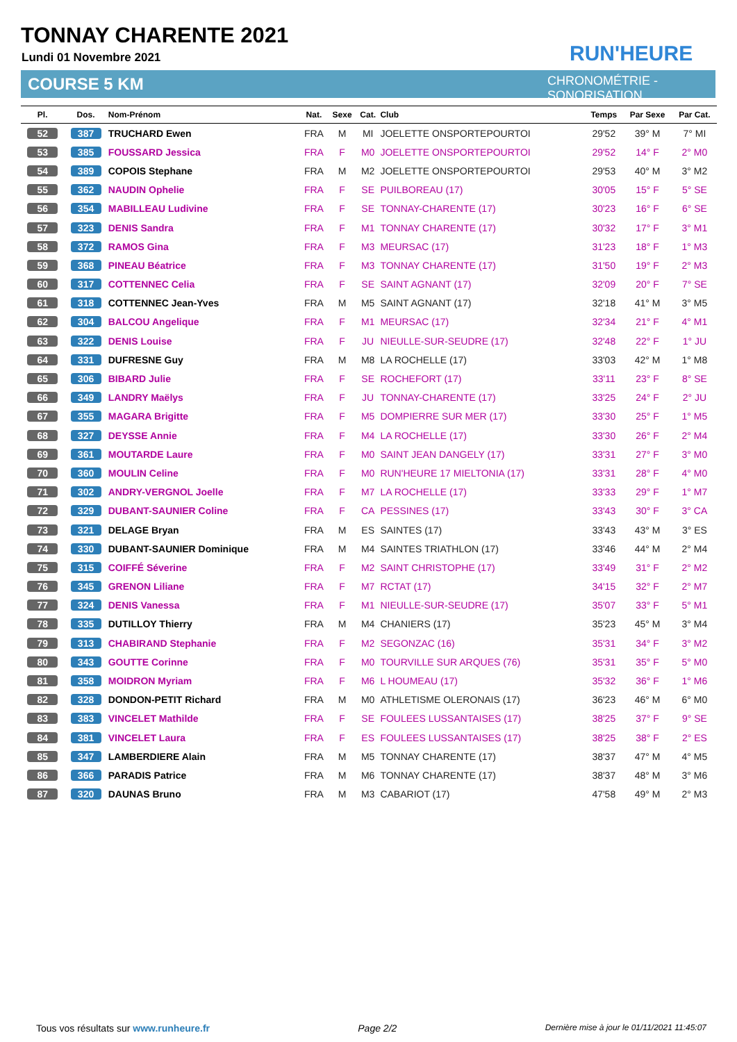TONNAY CHARENTE 2021
Lundi 01 Novembre 2021
COURSE 5 KM
RUN'HEURE
CHRONOMÉTRIE - SONORISATION
| Pl. | Dos. | Nom-Prénom | Nat. | Sexe | Cat. | Club | Temps | Par Sexe | Par Cat. |
| --- | --- | --- | --- | --- | --- | --- | --- | --- | --- |
| 52 | 387 | TRUCHARD Ewen | FRA | M | MI | JOELETTE ONSPORTEPOURTOI | 29'52 | 39° M | 7° MI |
| 53 | 385 | FOUSSARD Jessica | FRA | F | M0 | JOELETTE ONSPORTEPOURTOI | 29'52 | 14° F | 2° M0 |
| 54 | 389 | COPOIS Stephane | FRA | M | M2 | JOELETTE ONSPORTEPOURTOI | 29'53 | 40° M | 3° M2 |
| 55 | 362 | NAUDIN Ophelie | FRA | F | SE | PUILBOREAU (17) | 30'05 | 15° F | 5° SE |
| 56 | 354 | MABILLEAU Ludivine | FRA | F | SE | TONNAY-CHARENTE (17) | 30'23 | 16° F | 6° SE |
| 57 | 323 | DENIS Sandra | FRA | F | M1 | TONNAY CHARENTE (17) | 30'32 | 17° F | 3° M1 |
| 58 | 372 | RAMOS Gina | FRA | F | M3 | MEURSAC (17) | 31'23 | 18° F | 1° M3 |
| 59 | 368 | PINEAU Béatrice | FRA | F | M3 | TONNAY CHARENTE (17) | 31'50 | 19° F | 2° M3 |
| 60 | 317 | COTTENNEC Celia | FRA | F | SE | SAINT AGNANT (17) | 32'09 | 20° F | 7° SE |
| 61 | 318 | COTTENNEC Jean-Yves | FRA | M | M5 | SAINT AGNANT (17) | 32'18 | 41° M | 3° M5 |
| 62 | 304 | BALCOU Angelique | FRA | F | M1 | MEURSAC (17) | 32'34 | 21° F | 4° M1 |
| 63 | 322 | DENIS Louise | FRA | F | JU | NIEULLE-SUR-SEUDRE (17) | 32'48 | 22° F | 1° JU |
| 64 | 331 | DUFRESNE Guy | FRA | M | M8 | LA ROCHELLE (17) | 33'03 | 42° M | 1° M8 |
| 65 | 306 | BIBARD Julie | FRA | F | SE | ROCHEFORT (17) | 33'11 | 23° F | 8° SE |
| 66 | 349 | LANDRY Maëlys | FRA | F | JU | TONNAY-CHARENTE (17) | 33'25 | 24° F | 2° JU |
| 67 | 355 | MAGARA Brigitte | FRA | F | M5 | DOMPIERRE SUR MER (17) | 33'30 | 25° F | 1° M5 |
| 68 | 327 | DEYSSE Annie | FRA | F | M4 | LA ROCHELLE (17) | 33'30 | 26° F | 2° M4 |
| 69 | 361 | MOUTARDE Laure | FRA | F | M0 | SAINT JEAN DANGELY (17) | 33'31 | 27° F | 3° M0 |
| 70 | 360 | MOULIN Celine | FRA | F | M0 | RUN'HEURE 17 MIELTONIA (17) | 33'31 | 28° F | 4° M0 |
| 71 | 302 | ANDRY-VERGNOL Joelle | FRA | F | M7 | LA ROCHELLE (17) | 33'33 | 29° F | 1° M7 |
| 72 | 329 | DUBANT-SAUNIER Coline | FRA | F | CA | PESSINES (17) | 33'43 | 30° F | 3° CA |
| 73 | 321 | DELAGE Bryan | FRA | M | ES | SAINTES (17) | 33'43 | 43° M | 3° ES |
| 74 | 330 | DUBANT-SAUNIER Dominique | FRA | M | M4 | SAINTES TRIATHLON (17) | 33'46 | 44° M | 2° M4 |
| 75 | 315 | COIFFÉ Séverine | FRA | F | M2 | SAINT CHRISTOPHE (17) | 33'49 | 31° F | 2° M2 |
| 76 | 345 | GRENON Liliane | FRA | F | M7 | RCTAT (17) | 34'15 | 32° F | 2° M7 |
| 77 | 324 | DENIS Vanessa | FRA | F | M1 | NIEULLE-SUR-SEUDRE (17) | 35'07 | 33° F | 5° M1 |
| 78 | 335 | DUTILLOY Thierry | FRA | M | M4 | CHANIERS (17) | 35'23 | 45° M | 3° M4 |
| 79 | 313 | CHABIRAND Stephanie | FRA | F | M2 | SEGONZAC (16) | 35'31 | 34° F | 3° M2 |
| 80 | 343 | GOUTTE Corinne | FRA | F | M0 | TOURVILLE SUR ARQUES (76) | 35'31 | 35° F | 5° M0 |
| 81 | 358 | MOIDRON Myriam | FRA | F | M6 | L HOUMEAU (17) | 35'32 | 36° F | 1° M6 |
| 82 | 328 | DONDON-PETIT Richard | FRA | M | M0 | ATHLETISME OLERONAIS (17) | 36'23 | 46° M | 6° M0 |
| 83 | 383 | VINCELET Mathilde | FRA | F | SE | FOULEES LUSSANTAISES (17) | 38'25 | 37° F | 9° SE |
| 84 | 381 | VINCELET Laura | FRA | F | ES | FOULEES LUSSANTAISES (17) | 38'25 | 38° F | 2° ES |
| 85 | 347 | LAMBERDIERE Alain | FRA | M | M5 | TONNAY CHARENTE (17) | 38'37 | 47° M | 4° M5 |
| 86 | 366 | PARADIS Patrice | FRA | M | M6 | TONNAY CHARENTE (17) | 38'37 | 48° M | 3° M6 |
| 87 | 320 | DAUNAS Bruno | FRA | M | M3 | CABARIOT (17) | 47'58 | 49° M | 2° M3 |
Tous vos résultats sur www.runheure.fr Page 2/2 Dernière mise à jour le 01/11/2021 11:45:07